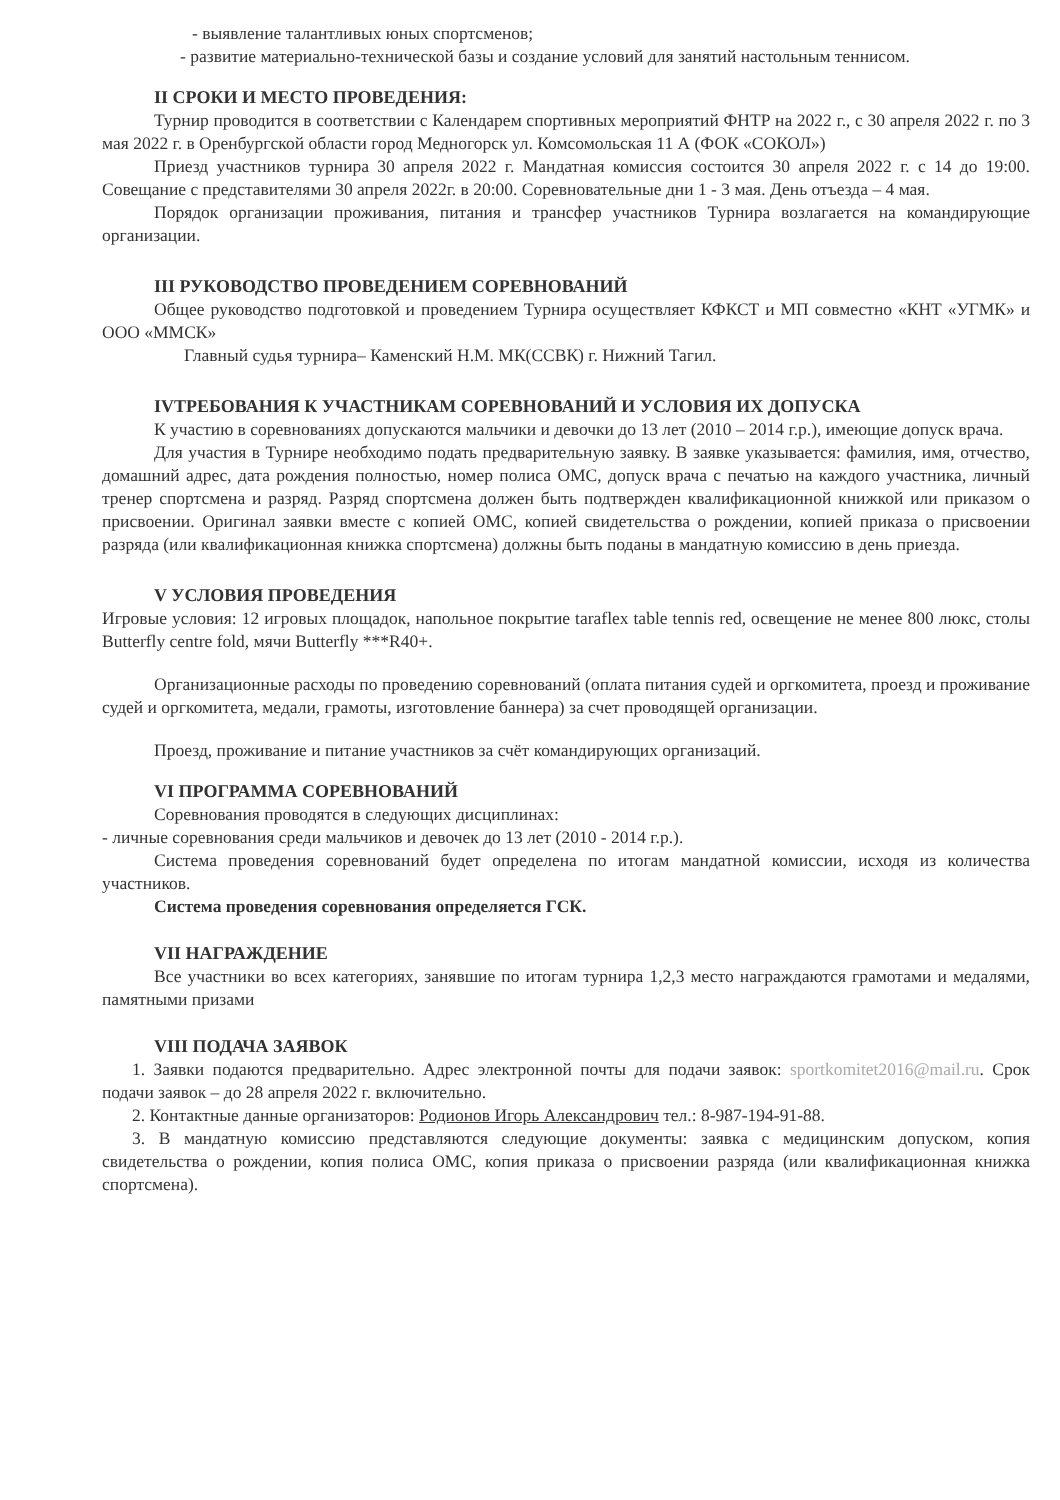- выявление талантливых юных спортсменов;
- развитие материально-технической базы и создание условий для занятий настольным теннисом.
II СРОКИ И МЕСТО ПРОВЕДЕНИЯ:
Турнир проводится в соответствии с Календарем спортивных мероприятий ФНТР на 2022 г., с 30 апреля 2022 г. по 3 мая 2022 г. в Оренбургской области город Медногорск ул. Комсомольская 11 А (ФОК «СОКОЛ»)
Приезд участников турнира 30 апреля 2022 г. Мандатная комиссия состоится 30 апреля 2022 г. с 14 до 19:00. Совещание с представителями 30 апреля 2022г. в 20:00. Соревновательные дни 1 - 3 мая. День отъезда – 4 мая.
Порядок организации проживания, питания и трансфер участников Турнира возлагается на командирующие организации.
III РУКОВОДСТВО ПРОВЕДЕНИЕМ СОРЕВНОВАНИЙ
Общее руководство подготовкой и проведением Турнира осуществляет КФКСТ и МП совместно «КНТ «УГМК» и ООО «ММСК»
Главный судья турнира– Каменский Н.М. МК(ССВК) г. Нижний Тагил.
IVТРЕБОВАНИЯ К УЧАСТНИКАМ СОРЕВНОВАНИЙ И УСЛОВИЯ ИХ ДОПУСКА
К участию в соревнованиях допускаются мальчики и девочки до 13 лет (2010 – 2014 г.р.), имеющие допуск врача.
Для участия в Турнире необходимо подать предварительную заявку. В заявке указывается: фамилия, имя, отчество, домашний адрес, дата рождения полностью, номер полиса ОМС, допуск врача с печатью на каждого участника, личный тренер спортсмена и разряд. Разряд спортсмена должен быть подтвержден квалификационной книжкой или приказом о присвоении. Оригинал заявки вместе с копией ОМС, копией свидетельства о рождении, копией приказа о присвоении разряда (или квалификационная книжка спортсмена) должны быть поданы в мандатную комиссию в день приезда.
V УСЛОВИЯ ПРОВЕДЕНИЯ
Игровые условия: 12 игровых площадок, напольное покрытие taraflex table tennis red, освещение не менее 800 люкс, столы Butterfly centre fold, мячи Butterfly ***R40+.
Организационные расходы по проведению соревнований (оплата питания судей и оргкомитета, проезд и проживание судей и оргкомитета, медали, грамоты, изготовление баннера) за счет проводящей организации.
Проезд, проживание и питание участников за счёт командирующих организаций.
VI ПРОГРАММА СОРЕВНОВАНИЙ
Соревнования проводятся в следующих дисциплинах:
- личные соревнования среди мальчиков и девочек до 13 лет (2010 - 2014 г.р.).
Система проведения соревнований будет определена по итогам мандатной комиссии, исходя из количества участников.
Система проведения соревнования определяется ГСК.
VII НАГРАЖДЕНИЕ
Все участники во всех категориях, занявшие по итогам турнира 1,2,3 место награждаются грамотами и медалями, памятными призами
VIII ПОДАЧА ЗАЯВОК
1. Заявки подаются предварительно. Адрес электронной почты для подачи заявок: sportkomitet2016@mail.ru. Срок подачи заявок – до 28 апреля 2022 г. включительно.
2. Контактные данные организаторов: Родионов Игорь Александрович тел.: 8-987-194-91-88.
3. В мандатную комиссию представляются следующие документы: заявка с медицинским допуском, копия свидетельства о рождении, копия полиса ОМС, копия приказа о присвоении разряда (или квалификационная книжка спортсмена).